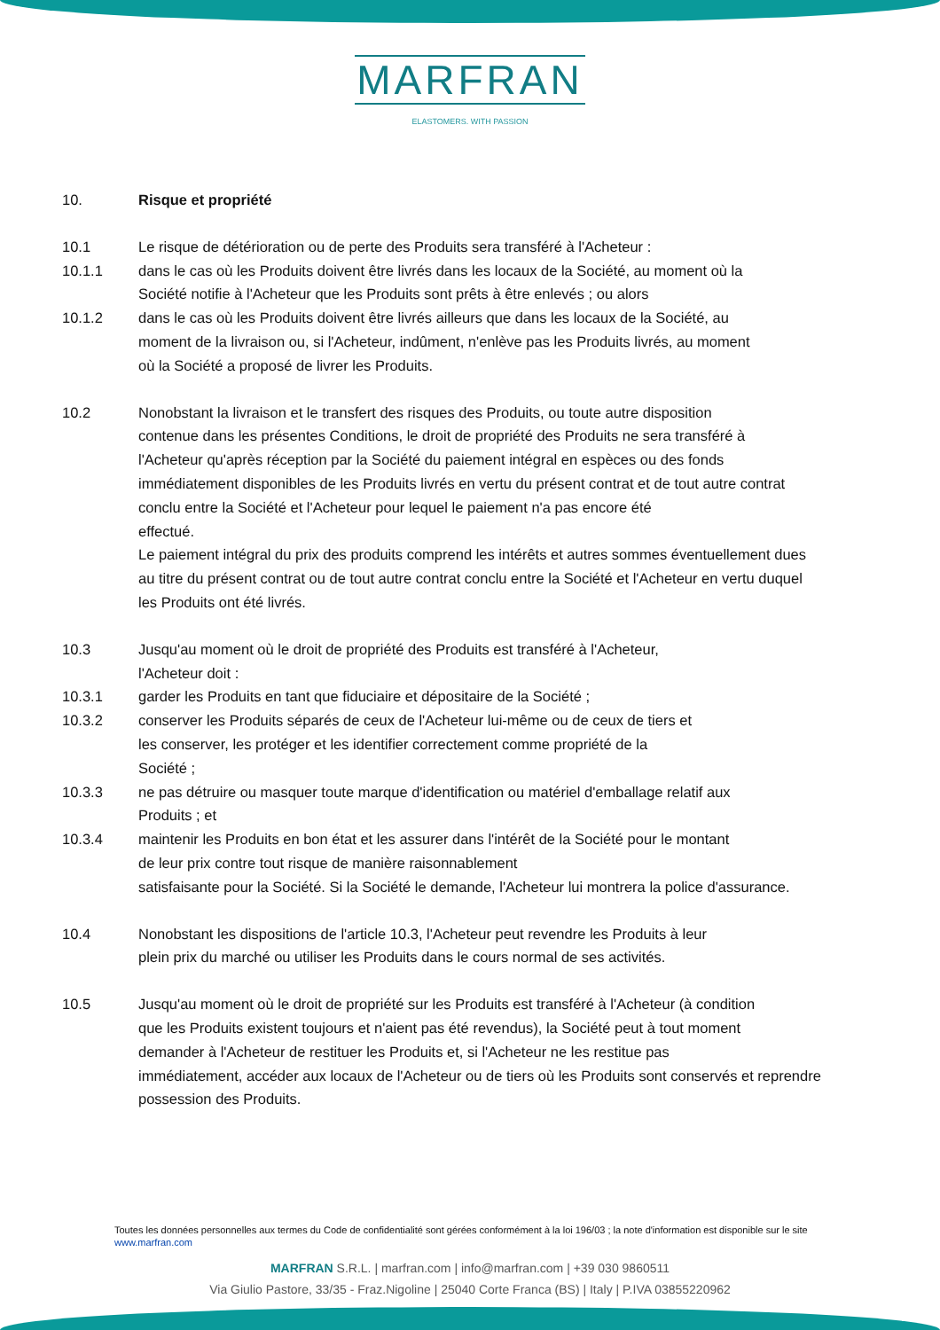MARFRAN
ELASTOMERS. WITH PASSION
10. Risque et propriété
10.1 Le risque de détérioration ou de perte des Produits sera transféré à l'Acheteur :
10.1.1 dans le cas où les Produits doivent être livrés dans les locaux de la Société, au moment où la
Société notifie à l'Acheteur que les Produits sont prêts à être enlevés ; ou alors
10.1.2 dans le cas où les Produits doivent être livrés ailleurs que dans les locaux de la Société, au
moment de la livraison ou, si l'Acheteur, indûment, n'enlève pas les Produits livrés, au moment
où la Société a proposé de livrer les Produits.
10.2 Nonobstant la livraison et le transfert des risques des Produits, ou toute autre disposition
contenue dans les présentes Conditions, le droit de propriété des Produits ne sera transféré à
l'Acheteur qu'après réception par la Société du paiement intégral en espèces ou des fonds
immédiatement disponibles de les Produits livrés en vertu du présent contrat et de tout autre contrat
conclu entre la Société et l'Acheteur pour lequel le paiement n'a pas encore été
effectué.
Le paiement intégral du prix des produits comprend les intérêts et autres sommes éventuellement dues
au titre du présent contrat ou de tout autre contrat conclu entre la Société et l'Acheteur en vertu duquel
les Produits ont été livrés.
10.3 Jusqu'au moment où le droit de propriété des Produits est transféré à l'Acheteur,
l'Acheteur doit :
10.3.1 garder les Produits en tant que fiduciaire et dépositaire de la Société ;
10.3.2 conserver les Produits séparés de ceux de l'Acheteur lui-même ou de ceux de tiers et
les conserver, les protéger et les identifier correctement comme propriété de la
Société ;
10.3.3 ne pas détruire ou masquer toute marque d'identification ou matériel d'emballage relatif aux
Produits ; et
10.3.4 maintenir les Produits en bon état et les assurer dans l'intérêt de la Société pour le montant
de leur prix contre tout risque de manière raisonnablement
satisfaisante pour la Société. Si la Société le demande, l'Acheteur lui montrera la police d'assurance.
10.4 Nonobstant les dispositions de l'article 10.3, l'Acheteur peut revendre les Produits à leur
plein prix du marché ou utiliser les Produits dans le cours normal de ses activités.
10.5 Jusqu'au moment où le droit de propriété sur les Produits est transféré à l'Acheteur (à condition
que les Produits existent toujours et n'aient pas été revendus), la Société peut à tout moment
demander à l'Acheteur de restituer les Produits et, si l'Acheteur ne les restitue pas
immédiatement, accéder aux locaux de l'Acheteur ou de tiers où les Produits sont conservés et reprendre
possession des Produits.
Toutes les données personnelles aux termes du Code de confidentialité sont gérées conformément à la loi 196/03 ; la note d'information est disponible sur le site www.marfran.com
MARFRAN S.R.L. | marfran.com | info@marfran.com | +39 030 9860511
Via Giulio Pastore, 33/35 - Fraz.Nigoline | 25040 Corte Franca (BS) | Italy | P.IVA 03855220962